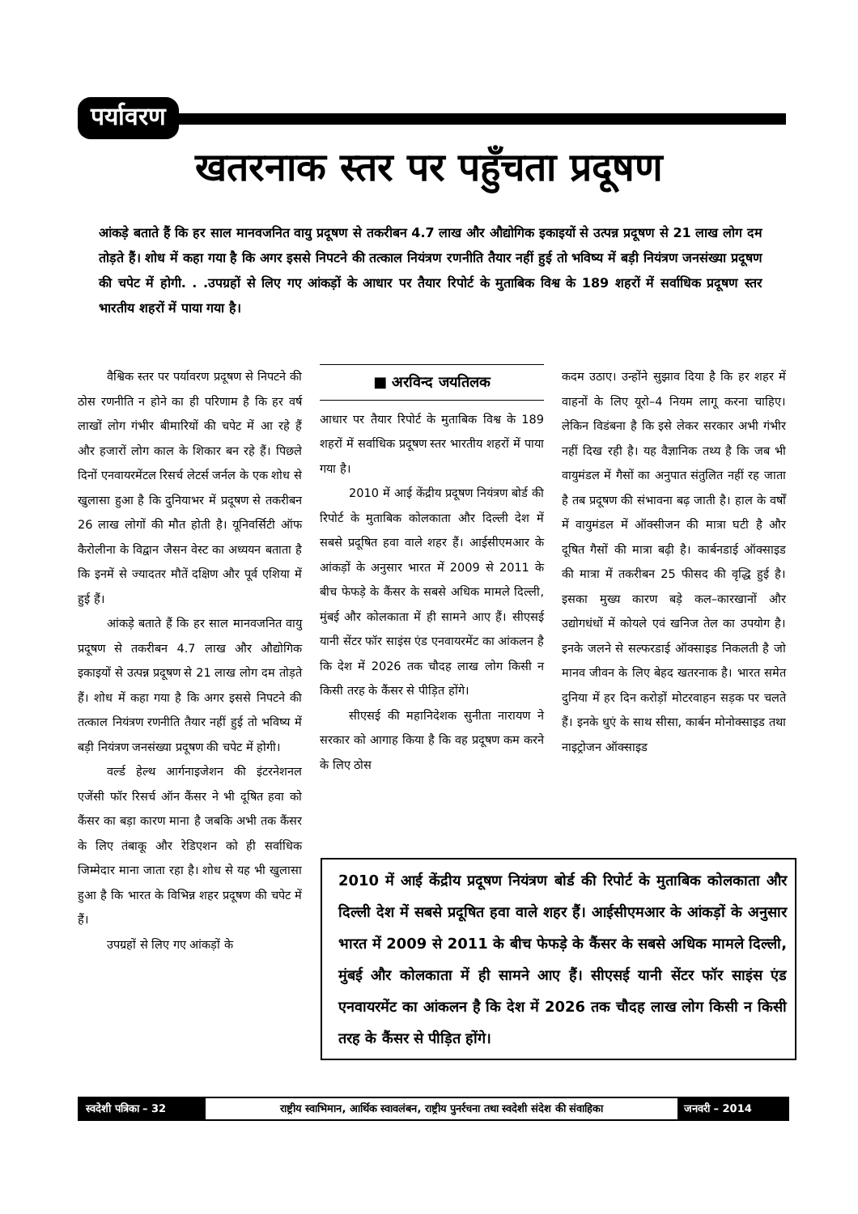पर्यावरण
खतरनाक स्तर पर पहुँचता प्रदूषण
आंकड़े बताते हैं कि हर साल मानवजनित वायु प्रदूषण से तकरीबन 4.7 लाख और औद्योगिक इकाइयों से उत्पन्न प्रदूषण से 21 लाख लोग दम तोड़ते हैं। शोध में कहा गया है कि अगर इससे निपटने की तत्काल नियंत्रण रणनीति तैयार नहीं हुई तो भविष्य में बड़ी नियंत्रण जनसंख्या प्रदूषण की चपेट में होगी. . .उपग्रहों से लिए गए आंकड़ों के आधार पर तैयार रिपोर्ट के मुताबिक विश्व के 189 शहरों में सर्वाधिक प्रदूषण स्तर भारतीय शहरों में पाया गया है।
वैश्विक स्तर पर पर्यावरण प्रदूषण से निपटने की ठोस रणनीति न होने का ही परिणाम है कि हर वर्ष लाखों लोग गंभीर बीमारियों की चपेट में आ रहे हैं और हजारों लोग काल के शिकार बन रहे हैं। पिछले दिनों एनवायरमेंटल रिसर्च लेटर्स जर्नल के एक शोध से खुलासा हुआ है कि दुनियाभर में प्रदूषण से तकरीबन 26 लाख लोगों की मौत होती है। यूनिवर्सिटी ऑफ कैरोलीना के विद्वान जैसन वेस्ट का अध्ययन बताता है कि इनमें से ज्यादतर मौतें दक्षिण और पूर्व एशिया में हुई हैं।
आंकड़े बताते हैं कि हर साल मानवजनित वायु प्रदूषण से तकरीबन 4.7 लाख और औद्योगिक इकाइयों से उत्पन्न प्रदूषण से 21 लाख लोग दम तोड़ते हैं। शोध में कहा गया है कि अगर इससे निपटने की तत्काल नियंत्रण रणनीति तैयार नहीं हुई तो भविष्य में बड़ी नियंत्रण जनसंख्या प्रदूषण की चपेट में होगी।
वर्ल्ड हेल्थ आर्गनाइजेशन की इंटरनेशनल एजेंसी फॉर रिसर्च ऑन कैंसर ने भी दूषित हवा को कैंसर का बड़ा कारण माना है जबकि अभी तक कैंसर के लिए तंबाकू और रेडिएशन को ही सर्वाधिक जिम्मेदार माना जाता रहा है। शोध से यह भी खुलासा हुआ है कि भारत के विभिन्न शहर प्रदूषण की चपेट में हैं।
उपग्रहों से लिए गए आंकड़ों के
■ अरविन्द जयतिलक
आधार पर तैयार रिपोर्ट के मुताबिक विश्व के 189 शहरों में सर्वाधिक प्रदूषण स्तर भारतीय शहरों में पाया गया है।
2010 में आई केंद्रीय प्रदूषण नियंत्रण बोर्ड की रिपोर्ट के मुताबिक कोलकाता और दिल्ली देश में सबसे प्रदूषित हवा वाले शहर हैं। आईसीएमआर के आंकड़ों के अनुसार भारत में 2009 से 2011 के बीच फेफड़े के कैंसर के सबसे अधिक मामले दिल्ली, मुंबई और कोलकाता में ही सामने आए हैं। सीएसई यानी सेंटर फॉर साइंस एंड एनवायरमेंट का आंकलन है कि देश में 2026 तक चौदह लाख लोग किसी न किसी तरह के कैंसर से पीड़ित होंगे।
सीएसई की महानिदेशक सुनीता नारायण ने सरकार को आगाह किया है कि वह प्रदूषण कम करने के लिए ठोस
कदम उठाए। उन्होंने सुझाव दिया है कि हर शहर में वाहनों के लिए यूरो–4 नियम लागू करना चाहिए। लेकिन विडंबना है कि इसे लेकर सरकार अभी गंभीर नहीं दिख रही है। यह वैज्ञानिक तथ्य है कि जब भी वायुमंडल में गैसों का अनुपात संतुलित नहीं रह जाता है तब प्रदूषण की संभावना बढ़ जाती है। हाल के वर्षों में वायुमंडल में ऑक्सीजन की मात्रा घटी है और दूषित गैसों की मात्रा बढ़ी है। कार्बनडाई ऑक्साइड की मात्रा में तकरीबन 25 फीसद की वृद्धि हुई है। इसका मुख्य कारण बड़े कल–कारखानों और उद्योगधंधों में कोयले एवं खनिज तेल का उपयोग है। इनके जलने से सल्फरडाई ऑक्साइड निकलती है जो मानव जीवन के लिए बेहद खतरनाक है। भारत समेत दुनिया में हर दिन करोड़ों मोटरवाहन सड़क पर चलते हैं। इनके धुएं के साथ सीसा, कार्बन मोनोक्साइड तथा नाइट्रोजन ऑक्साइड
2010 में आई केंद्रीय प्रदूषण नियंत्रण बोर्ड की रिपोर्ट के मुताबिक कोलकाता और दिल्ली देश में सबसे प्रदूषित हवा वाले शहर हैं। आईसीएमआर के आंकड़ों के अनुसार भारत में 2009 से 2011 के बीच फेफड़े के कैंसर के सबसे अधिक मामले दिल्ली, मुंबई और कोलकाता में ही सामने आए हैं। सीएसई यानी सेंटर फॉर साइंस एंड एनवायरमेंट का आंकलन है कि देश में 2026 तक चौदह लाख लोग किसी न किसी तरह के कैंसर से पीड़ित होंगे।
स्वदेशी पत्रिका – 32
राष्ट्रीय स्वाभिमान, आर्थिक स्वावलंबन, राष्ट्रीय पुनर्रचना तथा स्वदेशी संदेश की संवाहिका
जनवरी – 2014